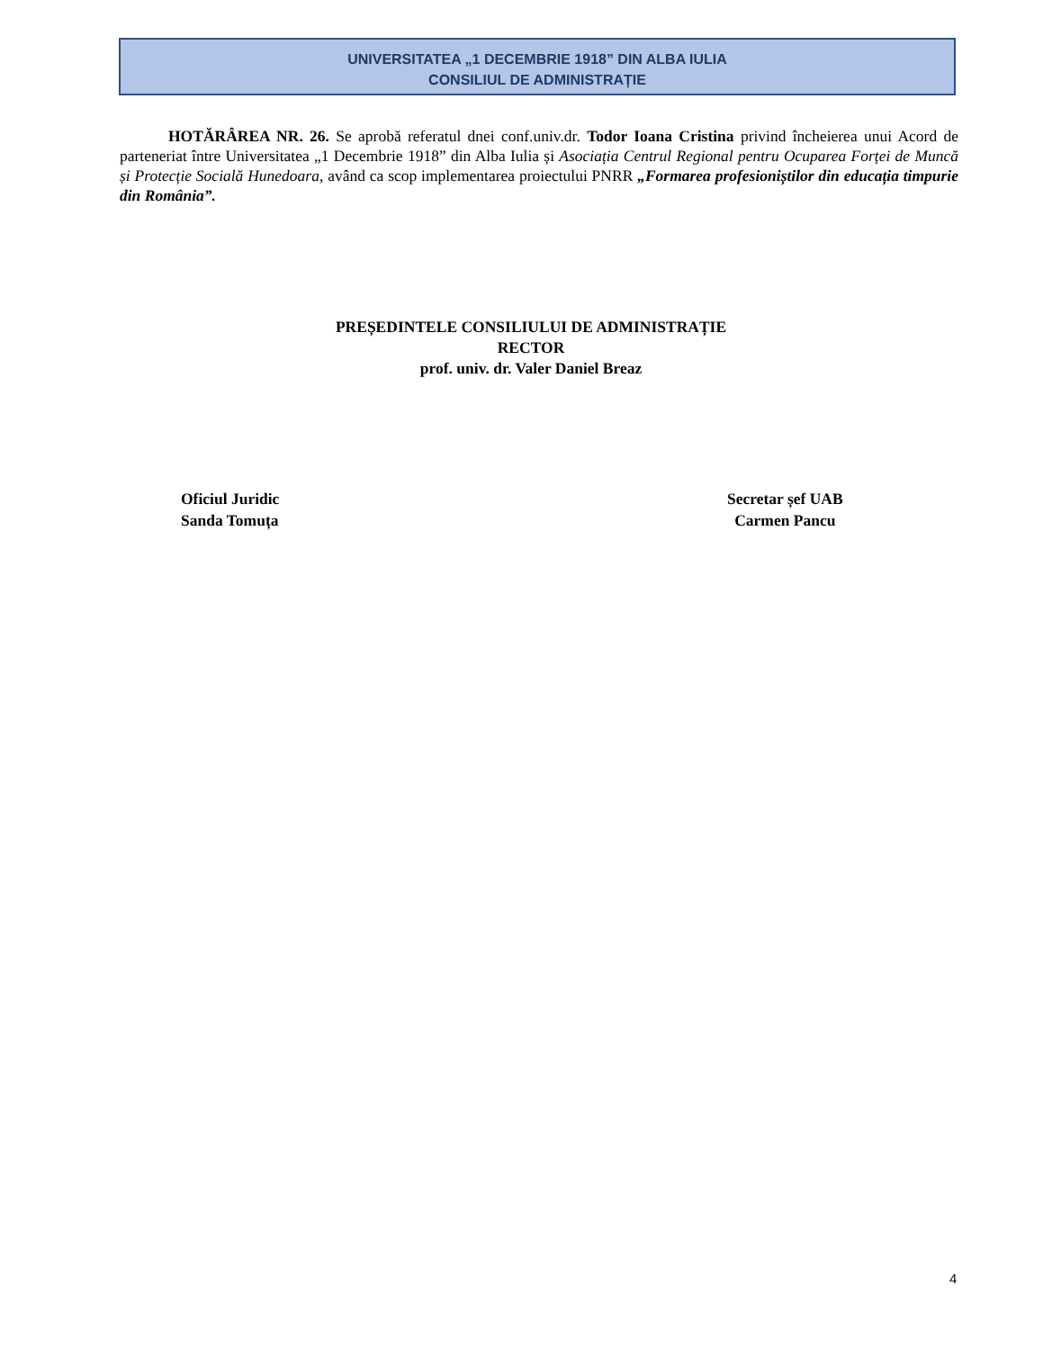UNIVERSITATEA „1 DECEMBRIE 1918” DIN ALBA IULIA
CONSILIUL DE ADMINISTRAȚIE
HOTĂRÂREA NR. 26. Se aprobă referatul dnei conf.univ.dr. Todor Ioana Cristina privind încheierea unui Acord de parteneriat între Universitatea „1 Decembrie 1918” din Alba Iulia și Asociația Centrul Regional pentru Ocuparea Forței de Muncă și Protecție Socială Hunedoara, având ca scop implementarea proiectului PNRR „Formarea profesioniștilor din educația timpurie din România”.
PREȘEDINTELE CONSILIULUI DE ADMINISTRAȚIE
RECTOR
prof. univ. dr. Valer Daniel Breaz
Oficiul Juridic
Sanda Tomuța
Secretar șef UAB
Carmen Pancu
4